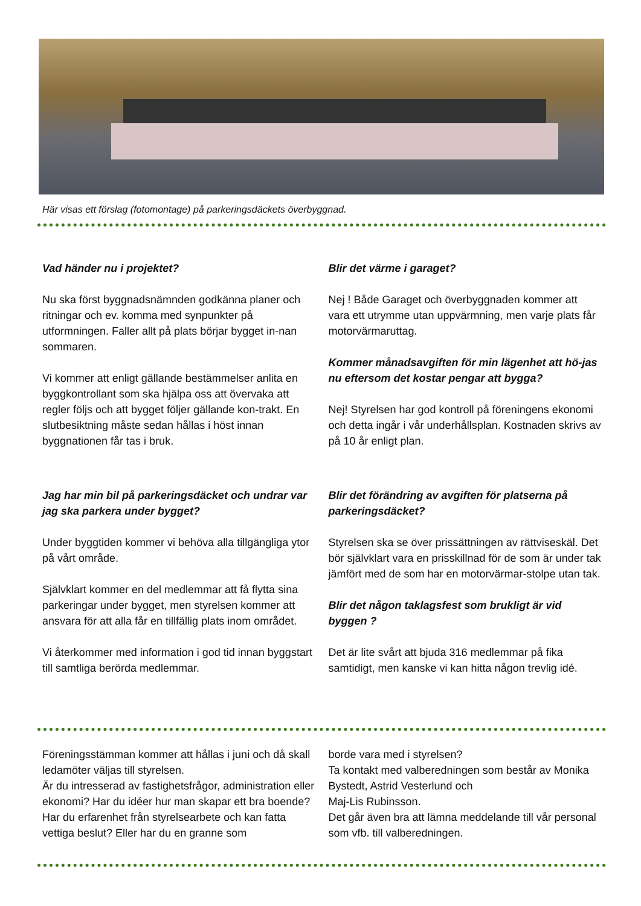Här visas ett förslag (fotomontage) på parkeringsdäckets överbyggnad.
Vad händer nu i projektet?
Nu ska först byggnadsnämnden godkänna planer och ritningar och ev. komma med synpunkter på utformningen. Faller allt på plats börjar bygget in-nan sommaren.
Vi kommer att enligt gällande bestämmelser anlita en byggkontrollant som ska hjälpa oss att övervaka att regler följs och att bygget följer gällande kon-trakt. En slutbesiktning måste sedan hållas i höst innan byggnationen får tas i bruk.
Jag har min bil på parkeringsdäcket och undrar var jag ska parkera under bygget?
Under byggtiden kommer vi behöva alla tillgängliga ytor på vårt område.
Självklart kommer en del medlemmar att få flytta sina parkeringar under bygget, men styrelsen kommer att ansvara för att alla får en tillfällig plats inom området.
Vi återkommer med information i god tid innan byggstart till samtliga berörda medlemmar.
Blir det värme i garaget?
Nej ! Både Garaget och överbyggnaden kommer att vara ett utrymme utan uppvärmning, men varje plats får motorvärmaruttag.
Kommer månadsavgiften för min lägenhet att hö-jas nu eftersom det kostar pengar att bygga?
Nej! Styrelsen har god kontroll på föreningens ekonomi och detta ingår i vår underhållsplan. Kostnaden skrivs av på 10 år enligt plan.
Blir det förändring av avgiften för platserna på parkeringsdäcket?
Styrelsen ska se över prissättningen av rättviseskäl. Det bör självklart vara en prisskillnad för de som är under tak jämfört med de som har en motorvärmar-stolpe utan tak.
Blir det någon taklagsfest som brukligt är vid byggen ?
Det är lite svårt att bjuda 316 medlemmar på fika samtidigt, men kanske vi kan hitta någon trevlig idé.
Föreningsstämman kommer att hållas i juni och då skall ledamöter väljas till styrelsen.
Är du intresserad av fastighetsfrågor, administration eller ekonomi? Har du idéer hur man skapar ett bra boende? Har du erfarenhet från styrelsearbete och kan fatta vettiga beslut? Eller har du en granne som
borde vara med i styrelsen?
Ta kontakt med valberedningen som består av Monika Bystedt, Astrid Vesterlund och
Maj-Lis Rubinsson.
Det går även bra att lämna meddelande till vår personal som vfb. till valberedningen.